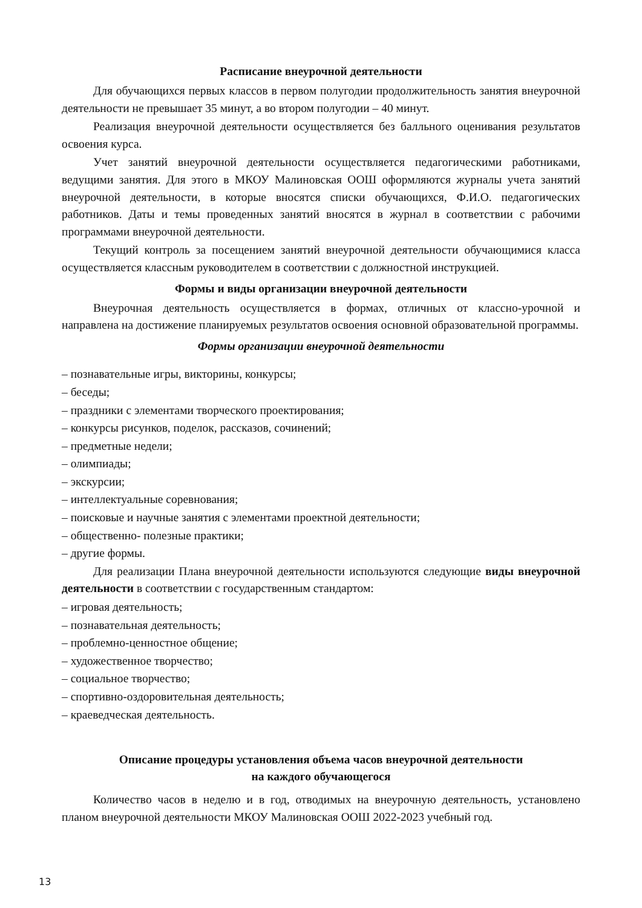Расписание внеурочной деятельности
Для обучающихся первых классов в первом полугодии продолжительность занятия внеурочной деятельности не превышает 35 минут, а во втором полугодии – 40 минут.
Реализация внеурочной деятельности осуществляется без балльного оценивания результатов освоения курса.
Учет занятий внеурочной деятельности осуществляется педагогическими работниками, ведущими занятия. Для этого в МКОУ Малиновская ООШ оформляются журналы учета занятий внеурочной деятельности, в которые вносятся списки обучающихся, Ф.И.О. педагогических работников. Даты и темы проведенных занятий вносятся в журнал в соответствии с рабочими программами внеурочной деятельности.
Текущий контроль за посещением занятий внеурочной деятельности обучающимися класса осуществляется классным руководителем в соответствии с должностной инструкцией.
Формы и виды организации внеурочной деятельности
Внеурочная деятельность осуществляется в формах, отличных от классно-урочной и направлена на достижение планируемых результатов освоения основной образовательной программы.
Формы организации внеурочной деятельности
– познавательные игры, викторины, конкурсы;
– беседы;
– праздники с элементами творческого проектирования;
– конкурсы рисунков, поделок, рассказов, сочинений;
– предметные недели;
– олимпиады;
– экскурсии;
– интеллектуальные соревнования;
– поисковые и научные занятия с элементами проектной деятельности;
– общественно- полезные практики;
– другие формы.
Для реализации Плана внеурочной деятельности используются следующие виды внеурочной деятельности в соответствии с государственным стандартом:
– игровая деятельность;
– познавательная деятельность;
– проблемно-ценностное общение;
– художественное творчество;
– социальное творчество;
– спортивно-оздоровительная деятельность;
– краеведческая деятельность.
Описание процедуры установления объема часов внеурочной деятельности
на каждого обучающегося
Количество часов в неделю и в год, отводимых на внеурочную деятельность, установлено планом внеурочной деятельности МКОУ Малиновская ООШ 2022-2023 учебный год.
13